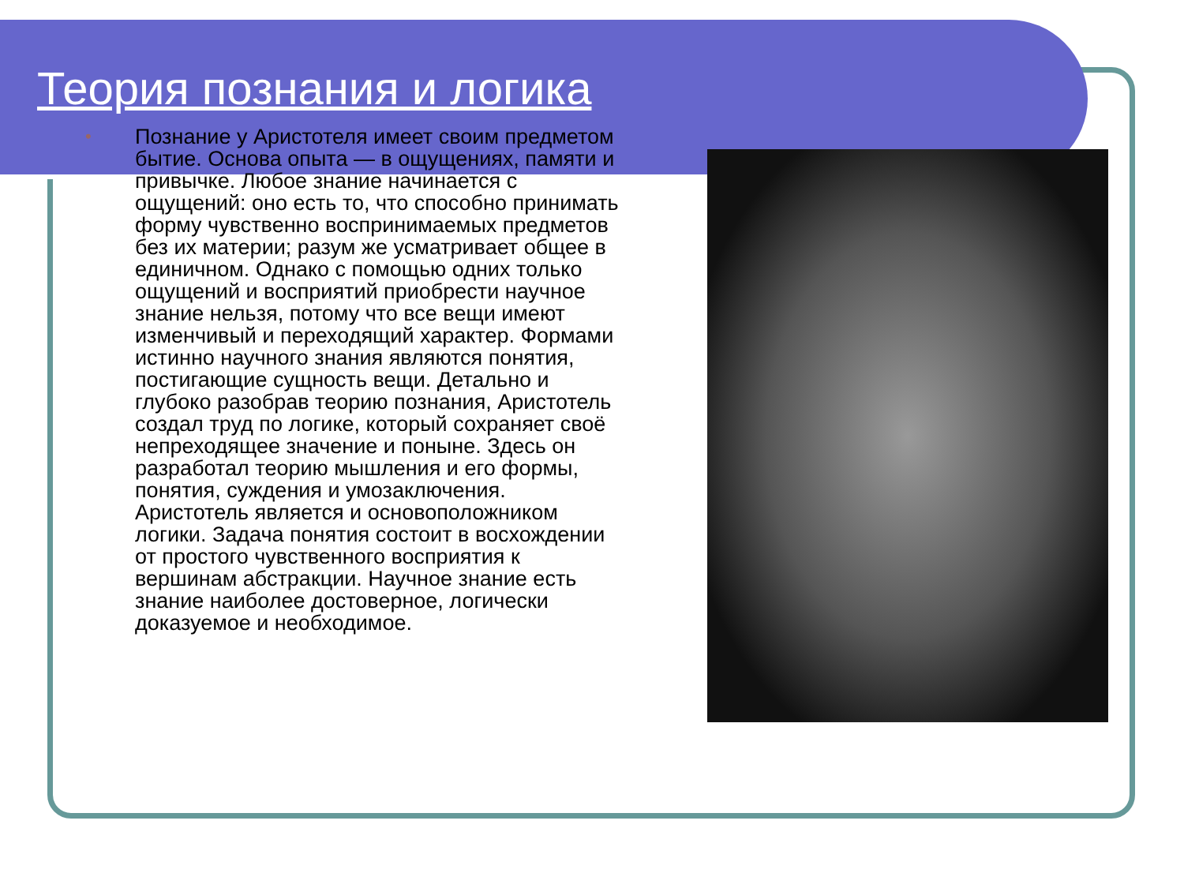Теория познания и логика
• Познание у Аристотеля имеет своим предметом бытие. Основа опыта — в ощущениях, памяти и привычке. Любое знание начинается с ощущений: оно есть то, что способно принимать форму чувственно воспринимаемых предметов без их материи; разум же усматривает общее в единичном. Однако с помощью одних только ощущений и восприятий приобрести научное знание нельзя, потому что все вещи имеют изменчивый и переходящий характер. Формами истинно научного знания являются понятия, постигающие сущность вещи. Детально и глубоко разобрав теорию познания, Аристотель создал труд по логике, который сохраняет своё непреходящее значение и поныне. Здесь он разработал теорию мышления и его формы, понятия, суждения и умозаключения. Аристотель является и основоположником логики. Задача понятия состоит в восхождении от простого чувственного восприятия к вершинам абстракции. Научное знание есть знание наиболее достоверное, логически доказуемое и необходимое.